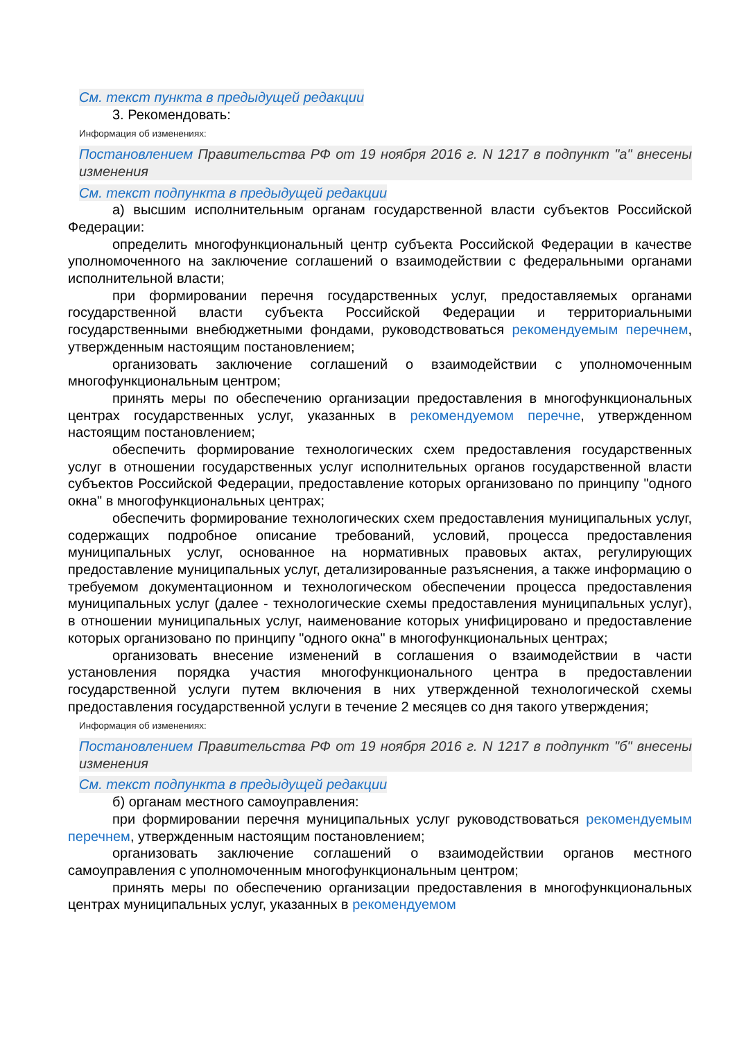См. текст пункта в предыдущей редакции
3. Рекомендовать:
Информация об изменениях:
Постановлением Правительства РФ от 19 ноября 2016 г. N 1217 в подпункт "а" внесены изменения
См. текст подпункта в предыдущей редакции
а) высшим исполнительным органам государственной власти субъектов Российской Федерации:
определить многофункциональный центр субъекта Российской Федерации в качестве уполномоченного на заключение соглашений о взаимодействии с федеральными органами исполнительной власти;
при формировании перечня государственных услуг, предоставляемых органами государственной власти субъекта Российской Федерации и территориальными государственными внебюджетными фондами, руководствоваться рекомендуемым перечнем, утвержденным настоящим постановлением;
организовать заключение соглашений о взаимодействии с уполномоченным многофункциональным центром;
принять меры по обеспечению организации предоставления в многофункциональных центрах государственных услуг, указанных в рекомендуемом перечне, утвержденном настоящим постановлением;
обеспечить формирование технологических схем предоставления государственных услуг в отношении государственных услуг исполнительных органов государственной власти субъектов Российской Федерации, предоставление которых организовано по принципу "одного окна" в многофункциональных центрах;
обеспечить формирование технологических схем предоставления муниципальных услуг, содержащих подробное описание требований, условий, процесса предоставления муниципальных услуг, основанное на нормативных правовых актах, регулирующих предоставление муниципальных услуг, детализированные разъяснения, а также информацию о требуемом документационном и технологическом обеспечении процесса предоставления муниципальных услуг (далее - технологические схемы предоставления муниципальных услуг), в отношении муниципальных услуг, наименование которых унифицировано и предоставление которых организовано по принципу "одного окна" в многофункциональных центрах;
организовать внесение изменений в соглашения о взаимодействии в части установления порядка участия многофункционального центра в предоставлении государственной услуги путем включения в них утвержденной технологической схемы предоставления государственной услуги в течение 2 месяцев со дня такого утверждения;
Информация об изменениях:
Постановлением Правительства РФ от 19 ноября 2016 г. N 1217 в подпункт "б" внесены изменения
См. текст подпункта в предыдущей редакции
б) органам местного самоуправления:
при формировании перечня муниципальных услуг руководствоваться рекомендуемым перечнем, утвержденным настоящим постановлением;
организовать заключение соглашений о взаимодействии органов местного самоуправления с уполномоченным многофункциональным центром;
принять меры по обеспечению организации предоставления в многофункциональных центрах муниципальных услуг, указанных в рекомендуемом